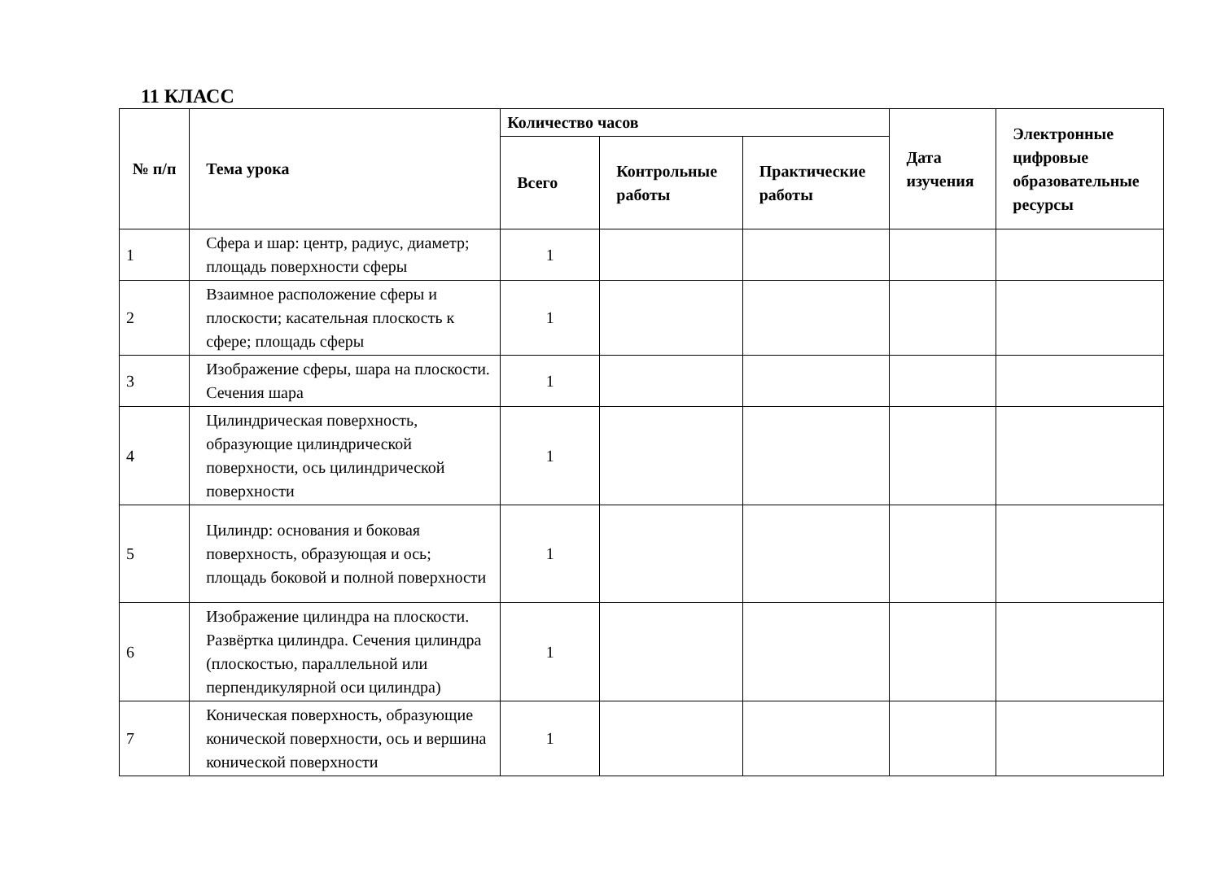11 КЛАСС
| № п/п | Тема урока | Количество часов | | | Дата изучения | Электронные цифровые образовательные ресурсы |
| --- | --- | --- | --- | --- | --- | --- |
| | | Всего | Контрольные работы | Практические работы | | |
| 1 | Сфера и шар: центр, радиус, диаметр; площадь поверхности сферы | 1 | | | | |
| 2 | Взаимное расположение сферы и плоскости; касательная плоскость к сфере; площадь сферы | 1 | | | | |
| 3 | Изображение сферы, шара на плоскости. Сечения шара | 1 | | | | |
| 4 | Цилиндрическая поверхность, образующие цилиндрической поверхности, ось цилиндрической поверхности | 1 | | | | |
| 5 | Цилиндр: основания и боковая поверхность, образующая и ось; площадь боковой и полной поверхности | 1 | | | | |
| 6 | Изображение цилиндра на плоскости. Развёртка цилиндра. Сечения цилиндра (плоскостью, параллельной или перпендикулярной оси цилиндра) | 1 | | | | |
| 7 | Коническая поверхность, образующие конической поверхности, ось и вершина конической поверхности | 1 | | | | |